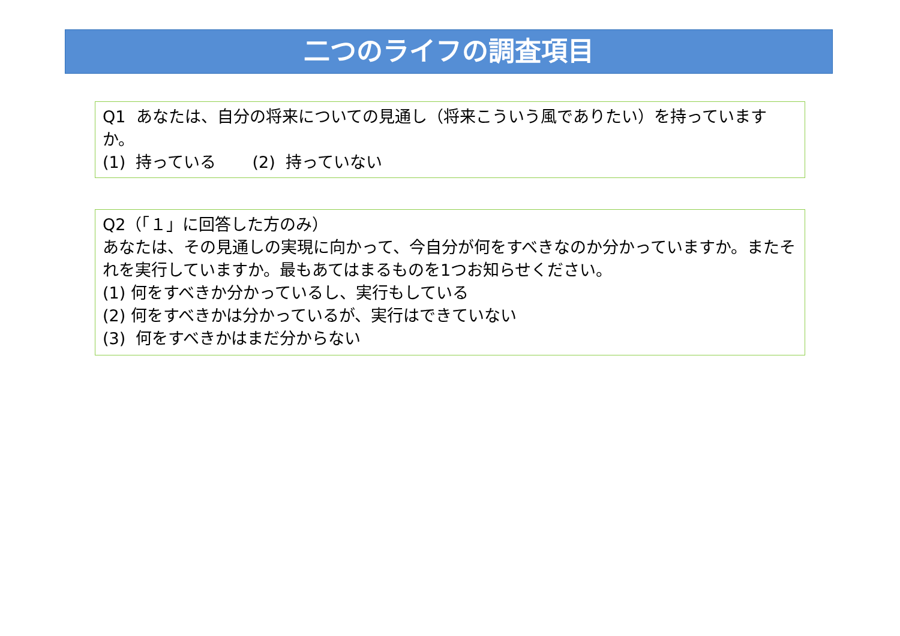二つのライフの調査項目
Q1 あなたは、自分の将来についての見通し（将来こういう風でありたい）を持っていますか。
(1) 持っている (2) 持っていない
Q2（「１」に回答した方のみ）
あなたは、その見通しの実現に向かって、今自分が何をすべきなのか分かっていますか。またそれを実行していますか。最もあてはまるものを1つお知らせください。
(1) 何をすべきか分かっているし、実行もしている
(2) 何をすべきかは分かっているが、実行はできていない
(3) 何をすべきかはまだ分からない